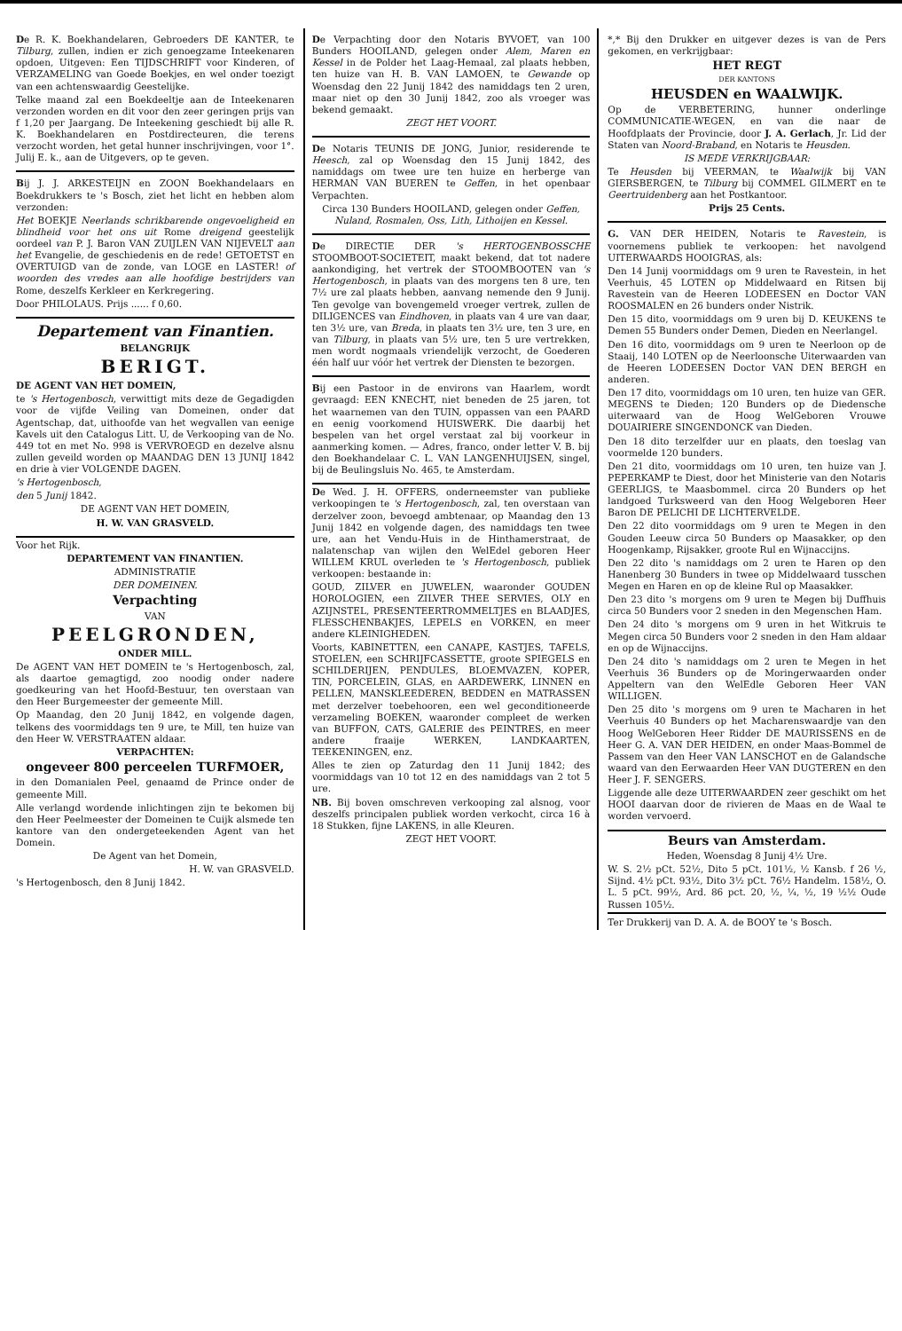De R. K. Boekhandelaren, Gebroeders DE KANTER, te Tilburg, zullen, indien er zich genoegzame Inteekenaren opdoen, Uitgeven: Een TIJDSCHRIFT voor Kinderen, of VERZAMELING van Goede Boekjes, en wel onder toezigt van een achtenswaardig Geestelijke.
Telke maand zal een Boekdeeltje aan de Inteekenaren verzonden worden en dit voor den zeer geringen prijs van f 1,20 per Jaargang. De Inteekening geschiedt bij alle R. K. Boekhandelaren en Postdirecteuren, die terens verzocht worden, het getal hunner inschrijvingen, voor 1°. Julij E. k., aan de Uitgevers, op te geven.
Bij J. J. ARKESTEIJN en ZOON Boekhandelaars en Boekdrukkers te 's Bosch, ziet het licht en hebben alom verzonden:
Het BOEKJE Neerlands schrikbarende ongevoeligheid en blindheid voor het ons uit Rome dreigend geestelijk oordeel van P. J. Baron VAN ZUIJLEN VAN NIJEVELT aan het Evangelie, de geschiedenis en de rede! GETOETST en OVERTUIGD van de zonde, van LOGE en LASTER! of woorden des vredes aan alle hoofdige bestrijders van Rome, deszelfs Kerkleer en Kerkregering.
Door PHILOLAUS. Prijs ...... f 0,60.
Departement van Finantien.
BELANGRIJK
BERIGT.
DE AGENT VAN HET DOMEIN,
te 's Hertogenbosch, verwittigt mits deze de Gegadigden voor de vijfde Veiling van Domeinen, onder dat Agentschap, dat, uithoofde van het wegvallen van eenige Kavels uit den Catalogus Litt. U, de Verkooping van de No. 449 tot en met No. 998 is VERVROEGD en dezelve alsnu zullen geveild worden op MAANDAG DEN 13 JUNIJ 1842 en drie à vier VOLGENDE DAGEN.
's Hertogenbosch,
den 5 Junij 1842.
DE AGENT VAN HET DOMEIN,
H. W. VAN GRASVELD.
Voor het Rijk.
DEPARTEMENT VAN FINANTIEN.
ADMINISTRATIE
DER DOMEINEN.
Verpachting
VAN
PEELGRONDEN,
ONDER MILL.
De AGENT VAN HET DOMEIN te 's Hertogenbosch, zal, als daartoe gemagtigd, zoo noodig onder nadere goedkeuring van het Hoofd-Bestuur, ten overstaan van den Heer Burgemeester der gemeente Mill.
Op Maandag, den 20 Junij 1842, en volgende dagen, telkens des voormiddags ten 9 ure, te Mill, ten huize van den Heer W. VERSTRAATEN aldaar.
VERPACHTEN:
ongeveer 800 perceelen TURFMOER,
in den Domanialen Peel, genaamd de Prince onder de gemeente Mill.
Alle verlangd wordende inlichtingen zijn te bekomen bij den Heer Peelmeester der Domeinen te Cuijk alsmede ten kantore van den ondergeteekenden Agent van het Domein.
De Agent van het Domein,
H. W. van GRASVELD.
's Hertogenbosch, den 8 Junij 1842.
De Verpachting door den Notaris BYVOET, van 100 Bunders HOOILAND, gelegen onder Alem, Maren en Kessel in de Polder het Laag-Hemaal, zal plaats hebben, ten huize van H. B. VAN LAMOEN, te Gewande op Woensdag den 22 Junij 1842 des namiddags ten 2 uren, maar niet op den 30 Junij 1842, zoo als vroeger was bekend gemaakt.
ZEGT HET VOORT.
De Notaris TEUNIS DE JONG, Junior, residerende te Heesch, zal op Woensdag den 15 Junij 1842, des namiddags om twee ure ten huize en herberge van HERMAN VAN BUEREN te Geffen, in het openbaar Verpachten.
Circa 130 Bunders HOOILAND, gelegen onder Geffen, Nuland, Rosmalen, Oss, Lith, Lithoijen en Kessel.
De DIRECTIE DER 's HERTOGENBOSSCHE STOOMBOOT-SOCIETEIT, maakt bekend, dat tot nadere aankondiging, het vertrek der STOOMBOOTEN van 's Hertogenbosch, in plaats van des morgens ten 8 ure, ten 7½ ure zal plaats hebben, aanvang nemende den 9 Junij. Ten gevolge van bovengemeld vroeger vertrek, zullen de DILIGENCES van Eindhoven, in plaats van 4 ure van daar, ten 3½ ure, van Breda, in plaats ten 3½ ure, ten 3 ure, en van Tilburg, in plaats van 5½ ure, ten 5 ure vertrekken, men wordt nogmaals vriendelijk verzocht, de Goederen één half uur vóór het vertrek der Diensten te bezorgen.
Bij een Pastoor in de environs van Haarlem, wordt gevraagd: EEN KNECHT, niet beneden de 25 jaren, tot het waarnemen van den TUIN, oppassen van een PAARD en eenig voorkomend HUISWERK. Die daarbij het bespelen van het orgel verstaat zal bij voorkeur in aanmerking komen. — Adres, franco, onder letter V. B. bij den Boekhandelaar C. L. VAN LANGENHUIJSEN, singel, bij de Beulingsluis No. 465, te Amsterdam.
De Wed. J. H. OFFERS, onderneemster van publieke verkoopingen te 's Hertogenbosch, zal, ten overstaan van derzelver zoon, bevoegd ambtenaar, op Maandag den 13 Junij 1842 en volgende dagen, des namiddags ten twee ure, aan het Vendu-Huis in de Hinthamerstraat, de nalatenschap van wijlen den WelEdel geboren Heer WILLEM KRUL overleden te 's Hertogenbosch, publiek verkoopen: bestaande in:
GOUD, ZILVER en JUWELEN, waaronder GOUDEN HOROLOGIEN, een ZILVER THEE SERVIES, OLY en AZIJNSTEL, PRESENTEERTROMMELTJES en BLAADJES, FLESSCHENBAKJES, LEPELS en VORKEN, en meer andere KLEINIGHEDEN.
Voorts, KABINETTEN, een CANAPE, KASTJES, TAFELS, STOELEN, een SCHRIJFCASSETTE, groote SPIEGELS en SCHILDERIJEN, PENDULES, BLOEMVAZEN, KOPER, TIN, PORCELEIN, GLAS, en AARDEWERK, LINNEN en PELLEN, MANSKLEEDEREN, BEDDEN en MATRASSEN met derzelver toebehooren, een wel geconditioneerde verzameling BOEKEN, waaronder compleet de werken van BUFFON, CATS, GALERIE des PEINTRES, en meer andere fraaije WERKEN, LANDKAARTEN, TEEKENINGEN, enz.
Alles te zien op Zaturdag den 11 Junij 1842; des voormiddags van 10 tot 12 en des namiddags van 2 tot 5 ure.
NB. Bij boven omschreven verkooping zal alsnog, voor deszelfs principalen publiek worden verkocht, circa 16 à 18 Stukken, fijne LAKENS, in alle Kleuren.
ZEGT HET VOORT.
*,* Bij den Drukker en uitgever dezes is van de Pers gekomen, en verkrijgbaar:
HET REGT
DER KANTONS
HEUSDEN en WAALWIJK.
Op de VERBETERING, hunner onderlinge COMMUNICATIE-WEGEN, en van die naar de Hoofdplaats der Provincie, door J. A. Gerlach, Jr. Lid der Staten van Noord-Braband, en Notaris te Heusden.
IS MEDE VERKRIJGBAAR:
Te Heusden bij VEERMAN, te Waalwijk bij VAN GIERSBERGEN, te Tilburg bij COMMEL GILMERT en te Geertruidenberg aan het Postkantoor.
Prijs 25 Cents.
G. VAN DER HEIDEN, Notaris te Ravestein, is voornemens publiek te verkoopen: het navolgend UITERWAARDS HOOIGRAS, als:
Den 14 Junij voormiddags om 9 uren te Ravestein, in het Veerhuis, 45 LOTEN op Middelwaard en Ritsen bij Ravestein van de Heeren LODEESEN en Doctor VAN ROOSMALEN en 26 bunders onder Nistrik.
Den 15 dito, voormiddags om 9 uren bij D. KEUKENS te Demen 55 Bunders onder Demen, Dieden en Neerlangel.
Den 16 dito, voormiddags om 9 uren te Neerloon op de Staaij, 140 LOTEN op de Neerloonsche Uiterwaarden van de Heeren LODEESEN Doctor VAN DEN BERGH en anderen.
Den 17 dito, voormiddags om 10 uren, ten huize van GER. MEGENS te Dieden; 120 Bunders op de Diedensche uiterwaard van de Hoog WelGeboren Vrouwe DOUAIRIERE SINGENDONCK van Dieden.
Den 18 dito terzelfder uur en plaats, den toeslag van voormelde 120 bunders.
Den 21 dito, voormiddags om 10 uren, ten huize van J. PEPERKAMP te Diest, door het Ministerie van den Notaris GEERLIGS, te Maasbommel. circa 20 Bunders op het landgoed Turksweerd van den Hoog Welgeboren Heer Baron DE PELICHI DE LICHTERVELDE.
Den 22 dito voormiddags om 9 uren te Megen in den Gouden Leeuw circa 50 Bunders op Maasakker, op den Hoogenkamp, Rijsakker, groote Rul en Wijnaccijns.
Den 22 dito 's namiddags om 2 uren te Haren op den Hanenberg 30 Bunders in twee op Middelwaard tusschen Megen en Haren en op de kleine Rul op Maasakker.
Den 23 dito 's morgens om 9 uren te Megen bij Duffhuis circa 50 Bunders voor 2 sneden in den Megenschen Ham.
Den 24 dito 's morgens om 9 uren in het Witkruis te Megen circa 50 Bunders voor 2 sneden in den Ham aldaar en op de Wijnaccijns.
Den 24 dito 's namiddags om 2 uren te Megen in het Veerhuis 36 Bunders op de Moringerwaarden onder Appeltern van den WelEdle Geboren Heer VAN WILLIGEN.
Den 25 dito 's morgens om 9 uren te Macharen in het Veerhuis 40 Bunders op het Macharenswaardje van den Hoog WelGeboren Heer Ridder DE MAURISSENS en de Heer G. A. VAN DER HEIDEN, en onder Maas-Bommel de Passem van den Heer VAN LANSCHOT en de Galandsche waard van den Eerwaarden Heer VAN DUGTEREN en den Heer J. F. SENGERS.
Liggende alle deze UITERWAARDEN zeer geschikt om het HOOI daarvan door de rivieren de Maas en de Waal te worden vervoerd.
Beurs van Amsterdam.
Heden, Woensdag 8 Junij 4½ Ure.
W. S. 2½ pCt. 52½, Dito 5 pCt. 101½, ½ Kansb. f 26 ½, Sijnd. 4½ pCt. 93½, Dito 3½ pCt. 76½ Handelm. 158½, O. L. 5 pCt. 99½, Ard. 86 pct. 20, ½, ¼, ½, 19 ½½ Oude Russen 105½.
Ter Drukkerij van D. A. A. de BOOY te 's Bosch.